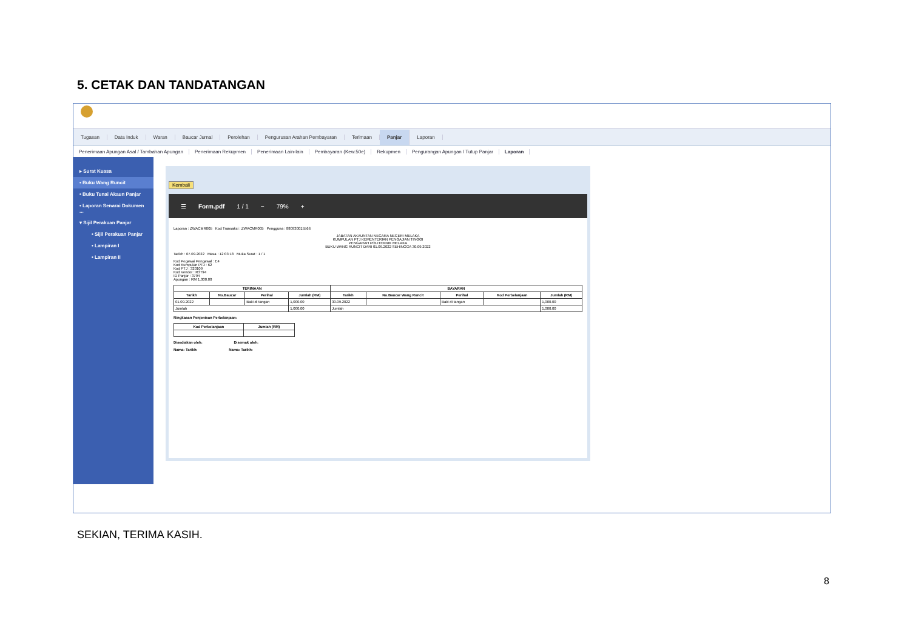5. CETAK DAN TANDATANGAN
Tugasan Data Induk Waran Baucar Jurnal Perolehan Pengurusan Arahan Pembayaran Terimaan Panjar Laporan
Penerimaan Apungan Asal / Tambahan Apungan Penerimaan Rekupmen Penerimaan Lain-lain Pembayaran (Kew.50e) Rekupmen Pengurangan Apungan / Tutup Panjar Laporan
▸ Surat Kuasa
• Buku Wang Runcit
• Buku Tunai Akaun Panjar
• Laporan Senarai Dokumen ...
▾ Sijil Perakuan Panjar
• Sijil Perakuan Panjar
• Lampiran I
• Lampiran II
Kembali
☰ Form.pdf 1 / 1 − 79% +
Laporan : ZWACMR005 Kod Transaksi : ZWACMR005 Pengguna : 880930015566
JABATAN AKAUNTAN NEGARA NEGERI MELAKA
KUMPULAN PTJ KEMENTERIAN PENGAJIAN TINGGI
PENGARAH POLITEKNIK MELAKA
BUKU WANG RUNCIT DARI 01.09.2022 SEHINGGA 30.09.2022
Tarikh : 07.09.2022 Masa : 12:03:18 Muka Surat : 1 / 1
Kod Pegawai Pengawal : E4
Kod Kumpulan PTJ : 62
Kod PTJ : 320109
Kod Vendor : R3794
ID Panjar : 3794
Apungan : RM 1,000.00
| TERIMAAN | | | | BAYARAN | | | | |
| --- | --- | --- | --- | --- | --- | --- | --- | --- |
| Tarikh | No.Baucar | Perihal | Jumlah (RM) | Tarikh | No.Baucar Wang Runcit | Perihal | Kod Perbelanjaan | Jumlah (RM) |
| 01.09.2022 | | Baki di tangan | 1,000.00 | 30.09.2022 | | Baki di tangan | | 1,000.00 |
| Jumlah | | | 1,000.00 | Jumlah | | | | 1,000.00 |
Ringkasan Penjenisan Perbelanjaan:
| Kod Perbelanjaan | Jumlah (RM) |
| --- | --- |
Disediakan oleh: Disemak oleh:
Nama: Tarikh: Nama: Tarikh:
SEKIAN, TERIMA KASIH.
8